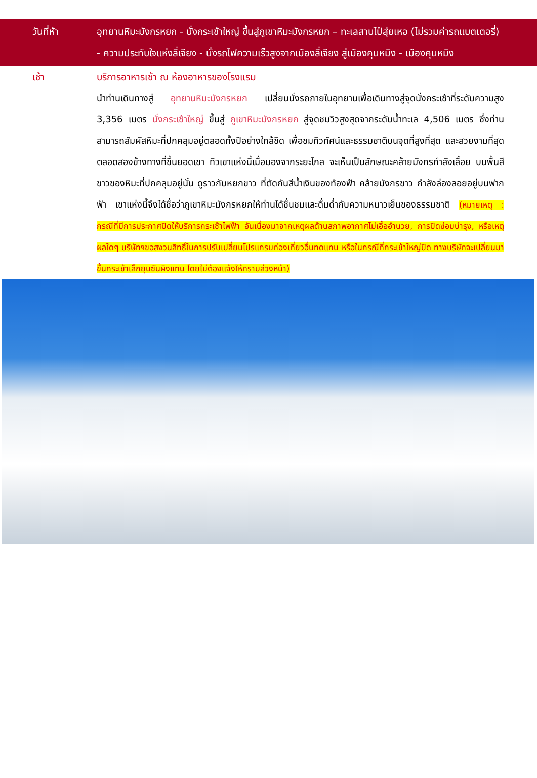วันที่ห้า อุทยานหิมะมังกรหยก - นั่งกระเช้าใหญ่ ขึ้นสู่ภูเขาหิมะมังกรหยก – ทะเลสาบไป๋สุ่ยเหอ (ไม่รวมค่ารถแบตเตอรี่) - ความประทับใจแห่งลี่เจียง - นั่งรถไฟความเร็วสูงจากเมืองลี่เจียง สู่เมืองคุนหมิง - เมืองคุนหมิง
เช้า บริการอาหารเช้า ณ ห้องอาหารของโรงแรม
นำท่านเดินทางสู่ อุทยานหิมะมังกรหยก เปลี่ยนนั่งรถภายในอุทยานเพื่อเดินทางสู่จุดนั่งกระเช้าที่ระดับความสูง 3,356 เมตร นั่งกระเช้าใหญ่ ขึ้นสู่ ภูเขาหิมะมังกรหยก สู่จุดชมวิวสูงสุดจากระดับน้ำทะเล 4,506 เมตร ซึ่งท่านสามารถสัมผัสหิมะที่ปกคลุมอยู่ตลอดทั้งปีอย่างใกล้ชิด เพื่อชมทิวทัศน์และธรรมชาติบนจุดที่สูงที่สุด และสวยงามที่สุด ตลอดสองข้างทางที่ขึ้นยอดเขา ทิวเขาแห่งนี้เมื่อมองจากระยะไกล จะเห็นเป็นลักษณะคล้ายมังกรกำลังเลื้อย บนพื้นสีขาวของหิมะที่ปกคลุมอยู่นั้น ดูราวกับหยกขาว ที่ตัดกันสีน้ำเงินของท้องฟ้า คล้ายมังกรขาว กำลังล่องลอยอยู่บนฟากฟ้า เขาแห่งนี้จึงได้ชื่อว่าภูเขาหิมะมังกรหยกให้ท่านได้ชื่นชมและดื่มด่ำกับความหนาวเย็นของธรรมชาติ (หมายเหตุ : กรณีที่มีการประกาศปิดให้บริการกระเช้าไฟฟ้า อันเนื่องมาจากเหตุผลด้านสภาพอากาศไม่เอื้ออำนวย, การปิดซ่อมบำรุง, หรือเหตุผลใดๆ บริษัทฯขอสงวนสิทธิ์ในการปรับเปลี่ยนโปรแกรมท่องเที่ยวอื่นทดแทน หรือในกรณีที่กระเช้าใหญ่ปิด ทางบริษัทจะเปลี่ยนมาขึ้นกระเช้าเล็กยุนซันผิงแทน โดยไม่ต้องแจ้งให้ทราบล่วงหน้า)